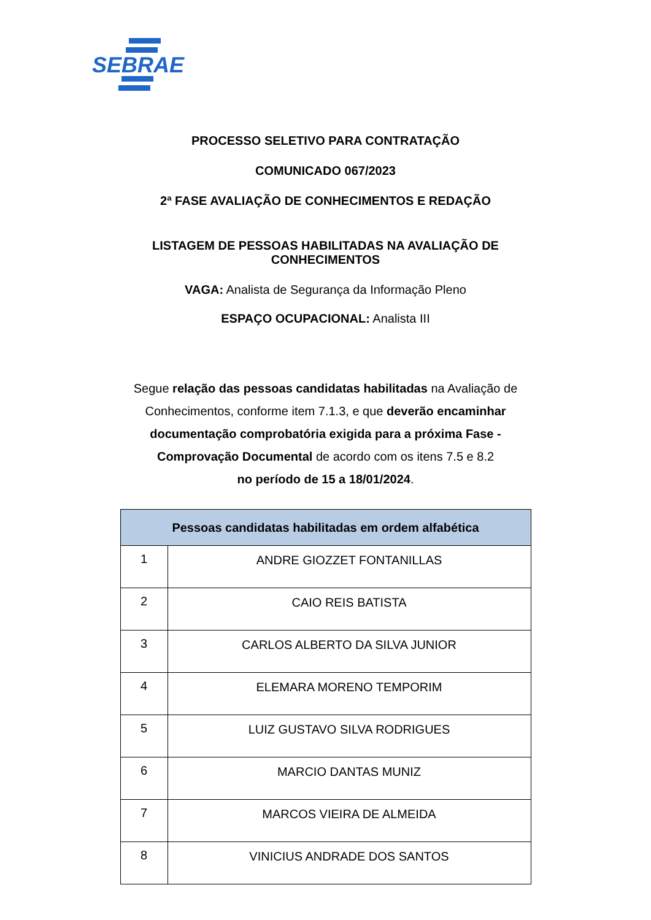SEBRAE
PROCESSO SELETIVO PARA CONTRATAÇÃO
COMUNICADO 067/2023
2ª FASE AVALIAÇÃO DE CONHECIMENTOS E REDAÇÃO
LISTAGEM DE PESSOAS HABILITADAS NA AVALIAÇÃO DE
CONHECIMENTOS
VAGA: Analista de Segurança da Informação Pleno
ESPAÇO OCUPACIONAL: Analista III
Segue relação das pessoas candidatas habilitadas na Avaliação de Conhecimentos, conforme item 7.1.3, e que deverão encaminhar documentação comprobatória exigida para a próxima Fase - Comprovação Documental de acordo com os itens 7.5 e 8.2
no período de 15 a 18/01/2024.
| Pessoas candidatas habilitadas em ordem alfabética | |
| --- | --- |
| 1 | ANDRE GIOZZET FONTANILLAS |
| 2 | CAIO REIS BATISTA |
| 3 | CARLOS ALBERTO DA SILVA JUNIOR |
| 4 | ELEMARA MORENO TEMPORIM |
| 5 | LUIZ GUSTAVO SILVA RODRIGUES |
| 6 | MARCIO DANTAS MUNIZ |
| 7 | MARCOS VIEIRA DE ALMEIDA |
| 8 | VINICIUS ANDRADE DOS SANTOS |